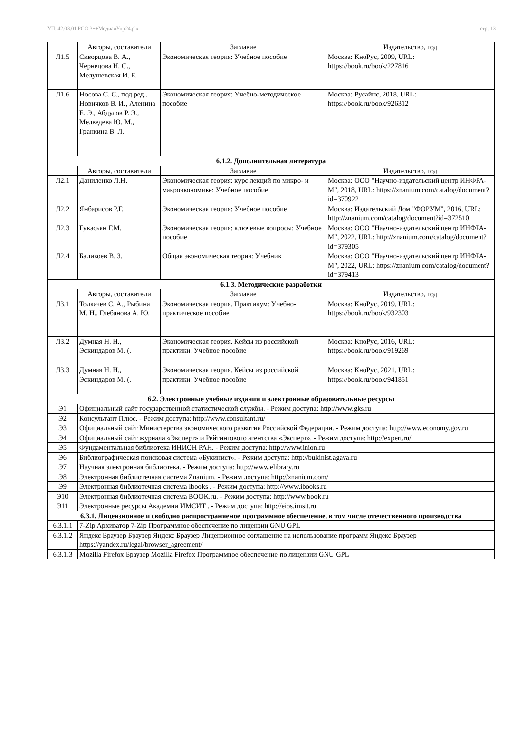УП: 42.03.01 РСО 3++МедиаиУпр24.plx стр. 13
| | Авторы, составители | Заглавие | Издательство, год |
| --- | --- | --- | --- |
| Л1.5 | Скворцова В. А., Чернецова Н. С., Медушевская И. Е. | Экономическая теория: Учебное пособие | Москва: КноРус, 2009, URL: https://book.ru/book/227816 |
| Л1.6 | Носова С. С., под ред., Новичков В. И., Аленина Е. Э., Абдулов Р. Э., Медведева Ю. М., Гранкина В. Л. | Экономическая теория: Учебно-методическое пособие | Москва: Русайнс, 2018, URL: https://book.ru/book/926312 |
| 6.1.2. Дополнительная литература | | | |
| | Авторы, составители | Заглавие | Издательство, год |
| Л2.1 | Даниленко Л.Н. | Экономическая теория: курс лекций по микро- и макроэкономике: Учебное пособие | Москва: ООО "Научно-издательский центр ИНФРА-М", 2018, URL: https://znanium.com/catalog/document?id=370922 |
| Л2.2 | Янбарисов Р.Г. | Экономическая теория: Учебное пособие | Москва: Издательский Дом "ФОРУМ", 2016, URL: http://znanium.com/catalog/document?id=372510 |
| Л2.3 | Гукасьян Г.М. | Экономическая теория: ключевые вопросы: Учебное пособие | Москва: ООО "Научно-издательский центр ИНФРА-М", 2022, URL: http://znanium.com/catalog/document?id=379305 |
| Л2.4 | Баликоев В. З. | Общая экономическая теория: Учебник | Москва: ООО "Научно-издательский центр ИНФРА-М", 2022, URL: https://znanium.com/catalog/document?id=379413 |
| 6.1.3. Методические разработки | | | |
| | Авторы, составители | Заглавие | Издательство, год |
| Л3.1 | Толкачев С. А., Рыбина М. Н., Глебанова А. Ю. | Экономическая теория. Практикум: Учебно-практическое пособие | Москва: КноРус, 2019, URL: https://book.ru/book/932303 |
| Л3.2 | Думная Н. Н., Эскиндаров М. (. | Экономическая теория. Кейсы из российской практики: Учебное пособие | Москва: КноРус, 2016, URL: https://book.ru/book/919269 |
| Л3.3 | Думная Н. Н., Эскиндаров М. (. | Экономическая теория. Кейсы из российской практики: Учебное пособие | Москва: КноРус, 2021, URL: https://book.ru/book/941851 |
| 6.2. Электронные учебные издания и электронные образовательные ресурсы | | | |
| Э1 | Официальный сайт государственной статистической службы. - Режим доступа: http://www.gks.ru | | |
| Э2 | Консультант Плюс. - Режим доступа: http://www.consultant.ru/ | | |
| Э3 | Официальный сайт Министерства экономического развития Российской Федерации. - Режим доступа: http://www.economy.gov.ru | | |
| Э4 | Официальный сайт журнала «Эксперт» и Рейтингового агентства «Эксперт». - Режим доступа: http://expert.ru/ | | |
| Э5 | Фундаментальная библиотека ИНИОН РАН. - Режим доступа: http://www.inion.ru | | |
| Э6 | Библиографическая поисковая система «Букинист». - Режим доступа: http://bukinist.agava.ru | | |
| Э7 | Научная электронная библиотека. - Режим доступа: http://www.elibrary.ru | | |
| Э8 | Электронная библиотечная система Znanium. - Режим доступа: http://znanium.com/ | | |
| Э9 | Электронная библиотечная система Ibooks . - Режим доступа: http://www.ibooks.ru | | |
| Э10 | Электронная библиотечная система BOOK.ru. - Режим доступа: http://www.book.ru | | |
| Э11 | Электронные ресурсы Академии ИМСИТ . - Режим доступа: http://eios.imsit.ru | | |
| 6.3.1. Лицензионное и свободно распространяемое программное обеспечение, в том числе отечественного производства | | | |
| 6.3.1.1 | 7-Zip Архиватор 7-Zip Программное обеспечение по лицензии GNU GPL | | |
| 6.3.1.2 | Яндекс Браузер Браузер Яндекс Браузер Лицензионное соглашение на использование программ Яндекс Браузер https://yandex.ru/legal/browser_agreement/ | | |
| 6.3.1.3 | Mozilla Firefox Браузер Mozilla Firefox Программное обеспечение по лицензии GNU GPL | | |